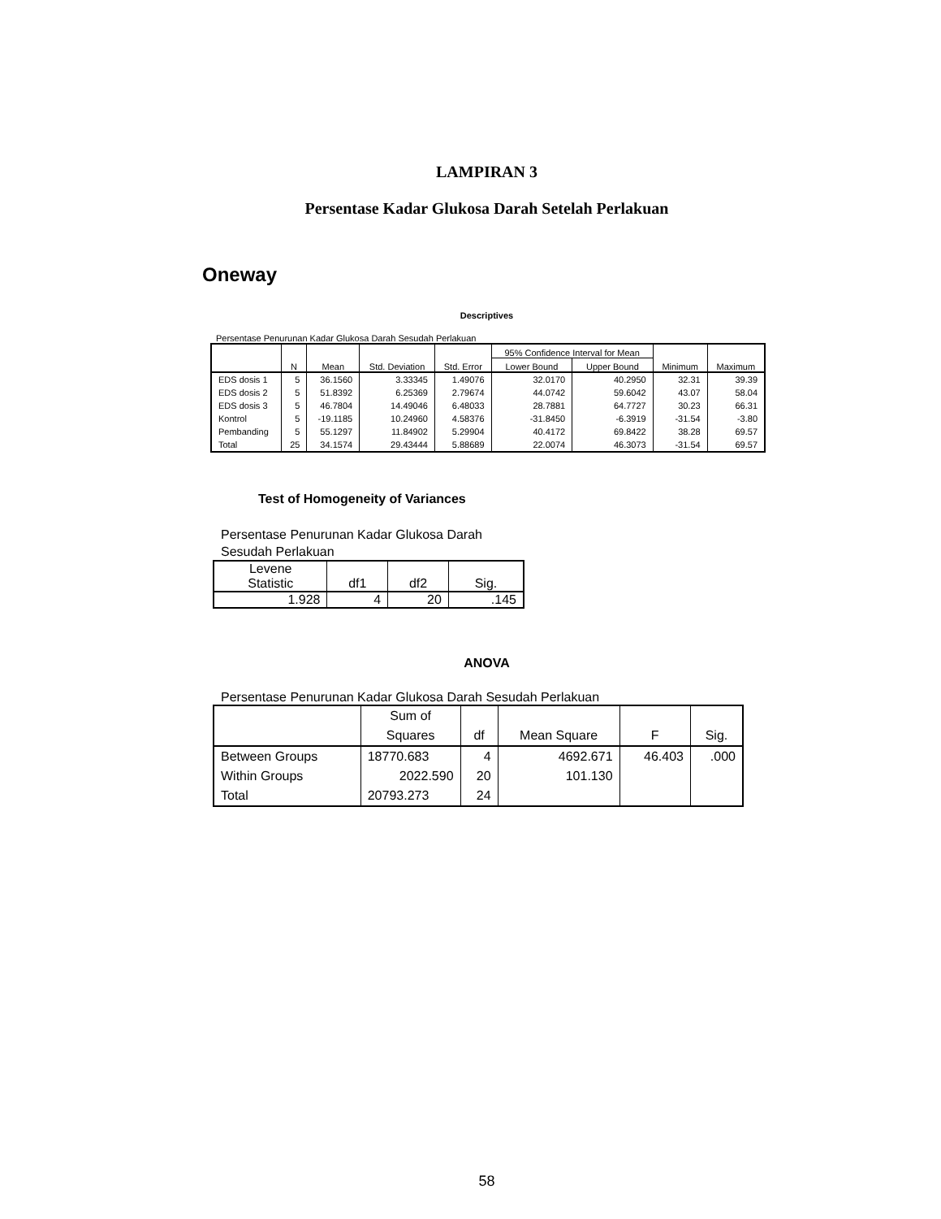LAMPIRAN 3
Persentase Kadar Glukosa Darah Setelah Perlakuan
Oneway
Descriptives
Persentase Penurunan Kadar Glukosa Darah Sesudah Perlakuan
| | N | Mean | Std. Deviation | Std. Error | 95% Confidence Interval for Mean | | Minimum | Maximum |
| --- | --- | --- | --- | --- | --- | --- | --- | --- |
| | | | | | Lower Bound | Upper Bound | | |
| EDS dosis 1 | 5 | 36.1560 | 3.33345 | 1.49076 | 32.0170 | 40.2950 | 32.31 | 39.39 |
| EDS dosis 2 | 5 | 51.8392 | 6.25369 | 2.79674 | 44.0742 | 59.6042 | 43.07 | 58.04 |
| EDS dosis 3 | 5 | 46.7804 | 14.49046 | 6.48033 | 28.7881 | 64.7727 | 30.23 | 66.31 |
| Kontrol | 5 | -19.1185 | 10.24960 | 4.58376 | -31.8450 | -6.3919 | -31.54 | -3.80 |
| Pembanding | 5 | 55.1297 | 11.84902 | 5.29904 | 40.4172 | 69.8422 | 38.28 | 69.57 |
| Total | 25 | 34.1574 | 29.43444 | 5.88689 | 22.0074 | 46.3073 | -31.54 | 69.57 |
Test of Homogeneity of Variances
Persentase Penurunan Kadar Glukosa Darah
Sesudah Perlakuan
| Levene Statistic | df1 | df2 | Sig. |
| --- | --- | --- | --- |
| 1.928 | 4 | 20 | .145 |
ANOVA
Persentase Penurunan Kadar Glukosa Darah Sesudah Perlakuan
| | Sum of Squares | df | Mean Square | F | Sig. |
| --- | --- | --- | --- | --- | --- |
| Between Groups | 18770.683 | 4 | 4692.671 | 46.403 | .000 |
| Within Groups | 2022.590 | 20 | 101.130 | | |
| Total | 20793.273 | 24 | | | |
58